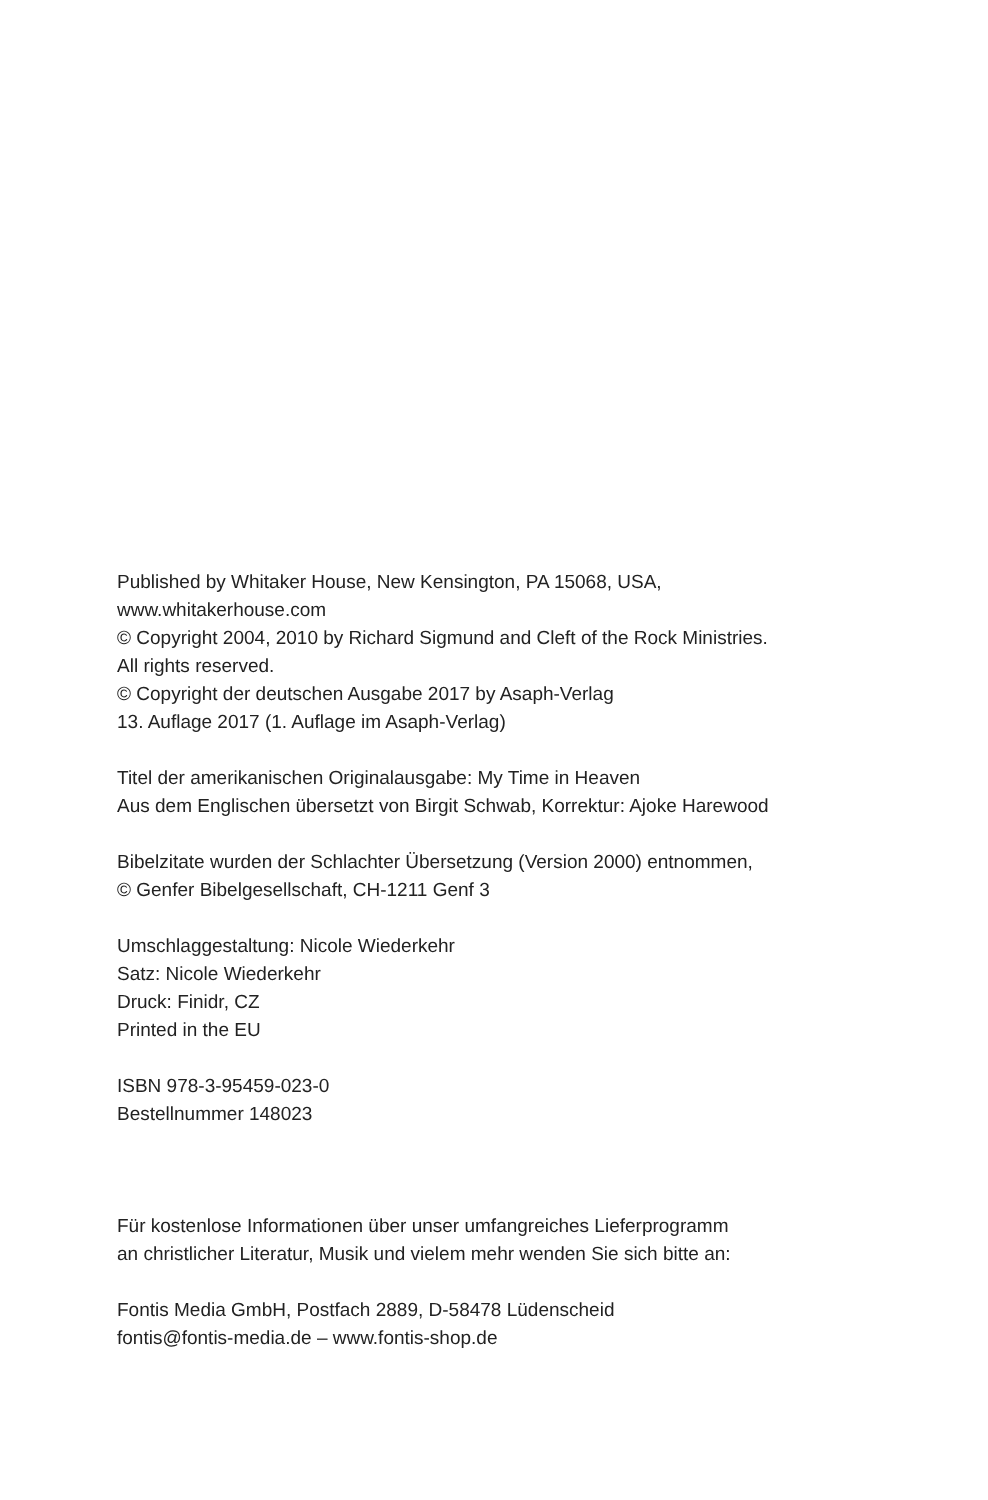Published by Whitaker House, New Kensington, PA 15068, USA,
www.whitakerhouse.com
© Copyright 2004, 2010 by Richard Sigmund and Cleft of the Rock Ministries.
All rights reserved.
© Copyright der deutschen Ausgabe 2017 by Asaph-Verlag
13. Auflage 2017 (1. Auflage im Asaph-Verlag)
Titel der amerikanischen Originalausgabe: My Time in Heaven
Aus dem Englischen übersetzt von Birgit Schwab, Korrektur: Ajoke Harewood
Bibelzitate wurden der Schlachter Übersetzung (Version 2000) entnommen,
© Genfer Bibelgesellschaft, CH-1211 Genf 3
Umschlaggestaltung: Nicole Wiederkehr
Satz: Nicole Wiederkehr
Druck: Finidr, CZ
Printed in the EU
ISBN 978-3-95459-023-0
Bestellnummer 148023
Für kostenlose Informationen über unser umfangreiches Lieferprogramm
an christlicher Literatur, Musik und vielem mehr wenden Sie sich bitte an:
Fontis Media GmbH, Postfach 2889, D-58478 Lüdenscheid
fontis@fontis-media.de – www.fontis-shop.de